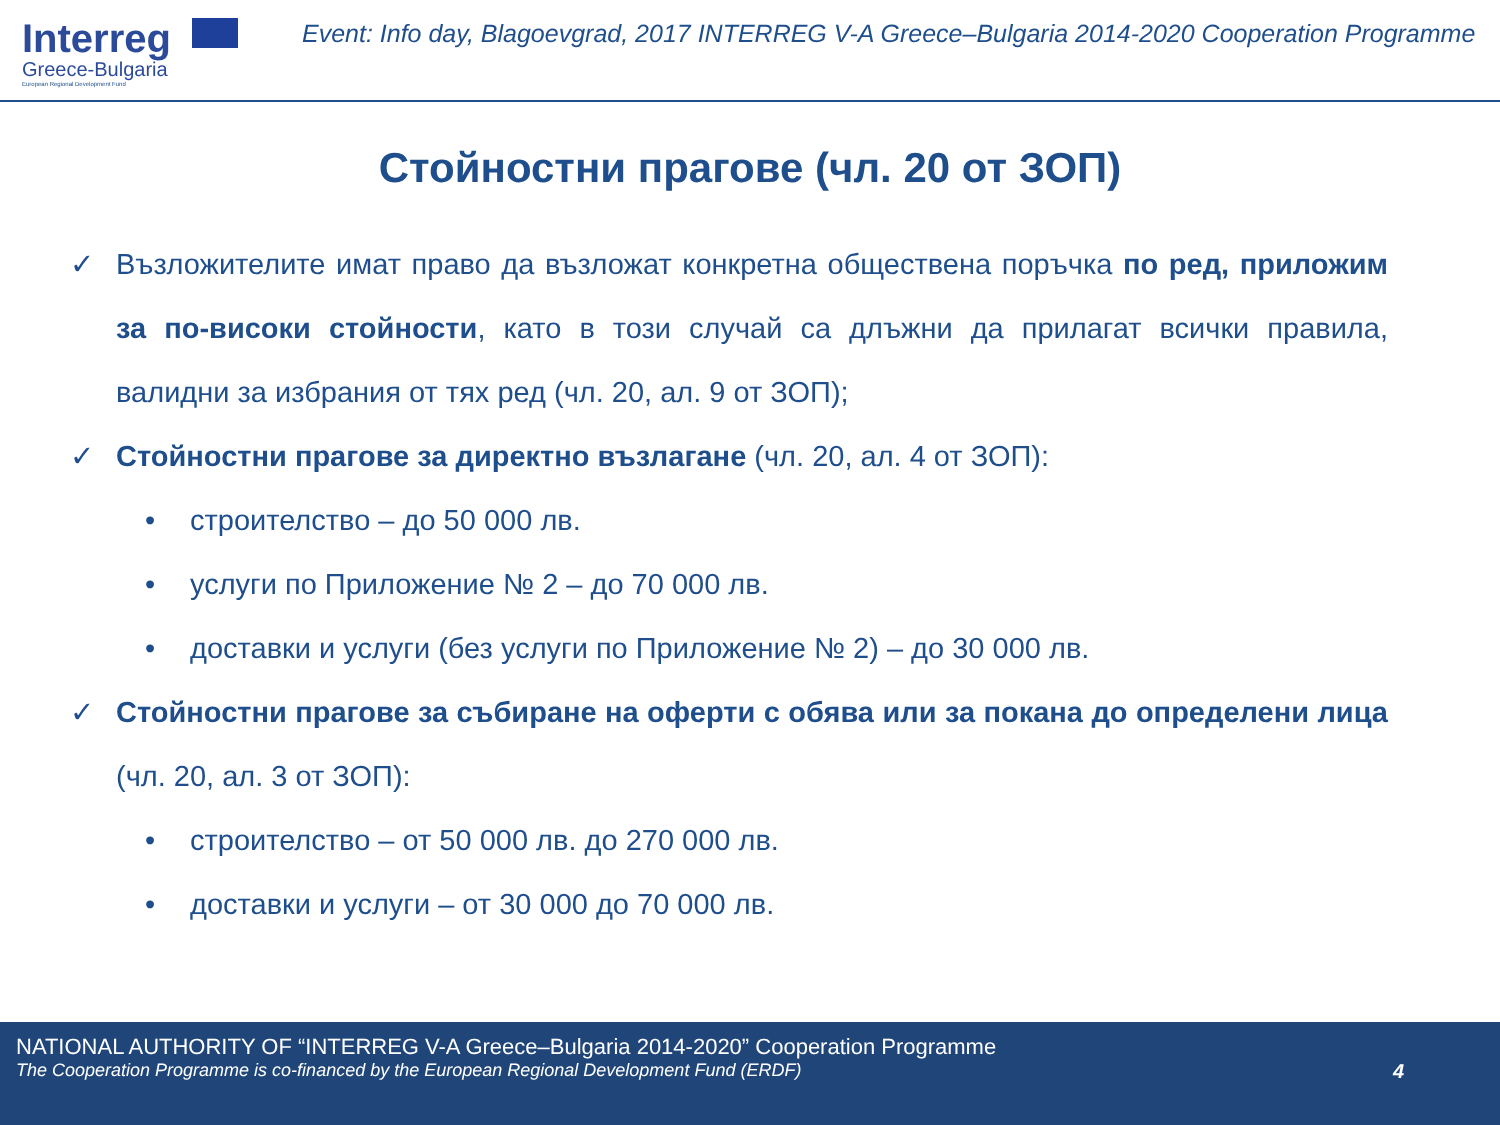Interreg
Greece-Bulgaria
European Regional Development Fund
Event: Info day, Blagoevgrad, 2017 INTERREG V-A Greece–Bulgaria 2014-2020 Cooperation Programme
Стойностни прагове (чл. 20 от ЗОП)
✓ Възложителите имат право да възложат конкретна обществена поръчка по ред, приложим за по-високи стойности, като в този случай са длъжни да прилагат всички правила, валидни за избрания от тях ред (чл. 20, ал. 9 от ЗОП);
✓ Стойностни прагове за директно възлагане (чл. 20, ал. 4 от ЗОП):
• строителство – до 50 000 лв.
• услуги по Приложение № 2 – до 70 000 лв.
• доставки и услуги (без услуги по Приложение № 2) – до 30 000 лв.
✓ Стойностни прагове за събиране на оферти с обява или за покана до определени лица (чл. 20, ал. 3 от ЗОП):
• строителство – от 50 000 лв. до 270 000 лв.
• доставки и услуги – от 30 000 до 70 000 лв.
NATIONAL AUTHORITY OF “INTERREG V-A Greece–Bulgaria 2014-2020” Cooperation Programme
The Cooperation Programme is co-financed by the European Regional Development Fund (ERDF)
4